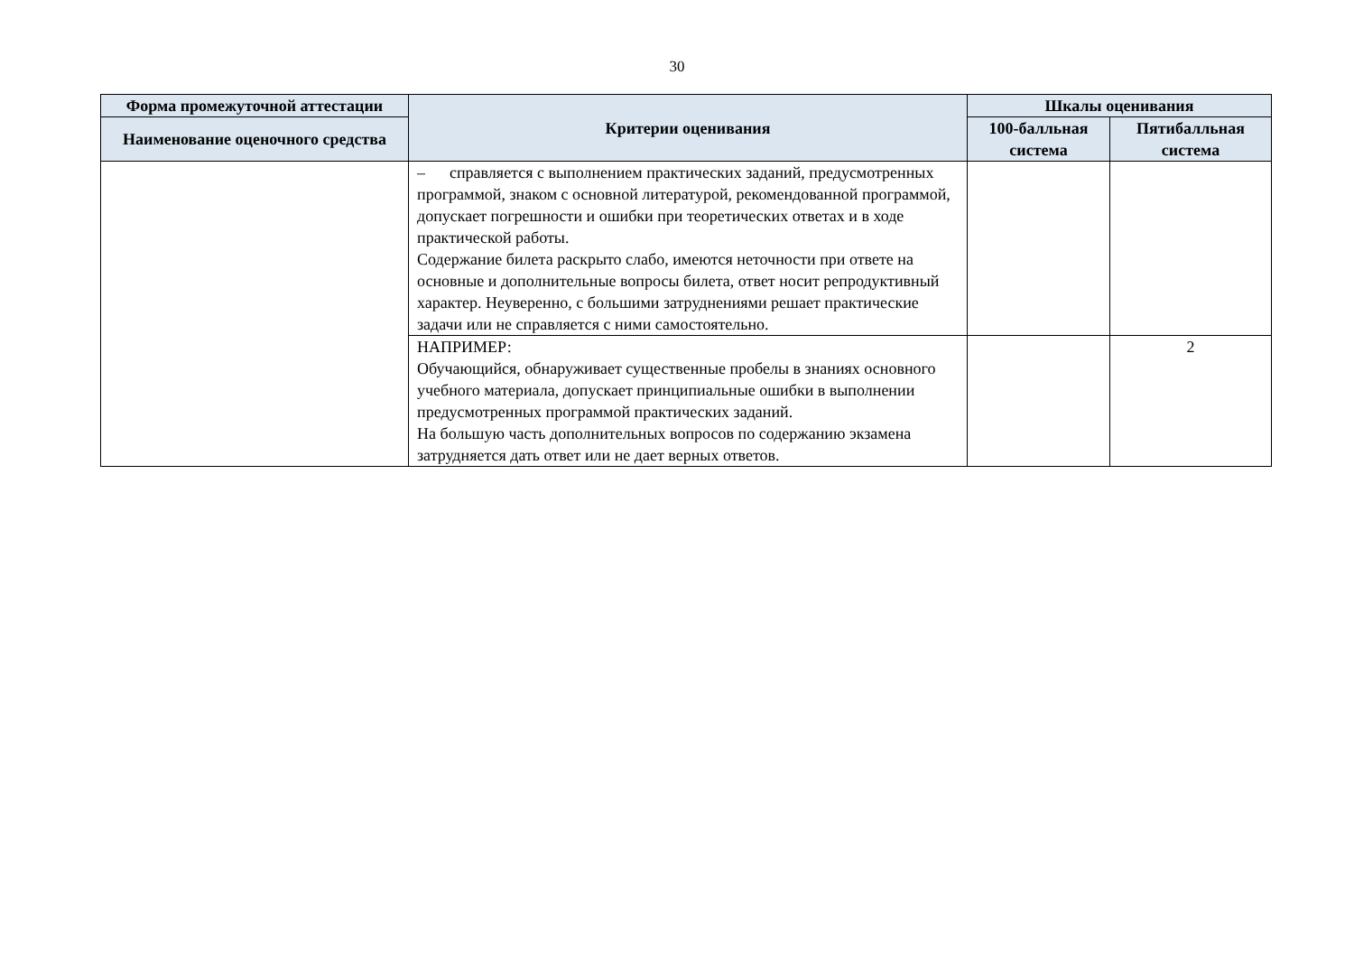30
| Форма промежуточной аттестации | Критерии оценивания | Шкалы оценивания | |
| --- | --- | --- | --- |
| Наименование оценочного средства | | 100-балльная система | Пятибалльная система |
| | – справляется с выполнением практических заданий, предусмотренных программой, знаком с основной литературой, рекомендованной программой, допускает погрешности и ошибки при теоретических ответах и в ходе практической работы. Содержание билета раскрыто слабо, имеются неточности при ответе на основные и дополнительные вопросы билета, ответ носит репродуктивный характер. Неуверенно, с большими затруднениями решает практические задачи или не справляется с ними самостоятельно. | | |
| | НАПРИМЕР: Обучающийся, обнаруживает существенные пробелы в знаниях основного учебного материала, допускает принципиальные ошибки в выполнении предусмотренных программой практических заданий. На большую часть дополнительных вопросов по содержанию экзамена затрудняется дать ответ или не дает верных ответов. | | 2 |